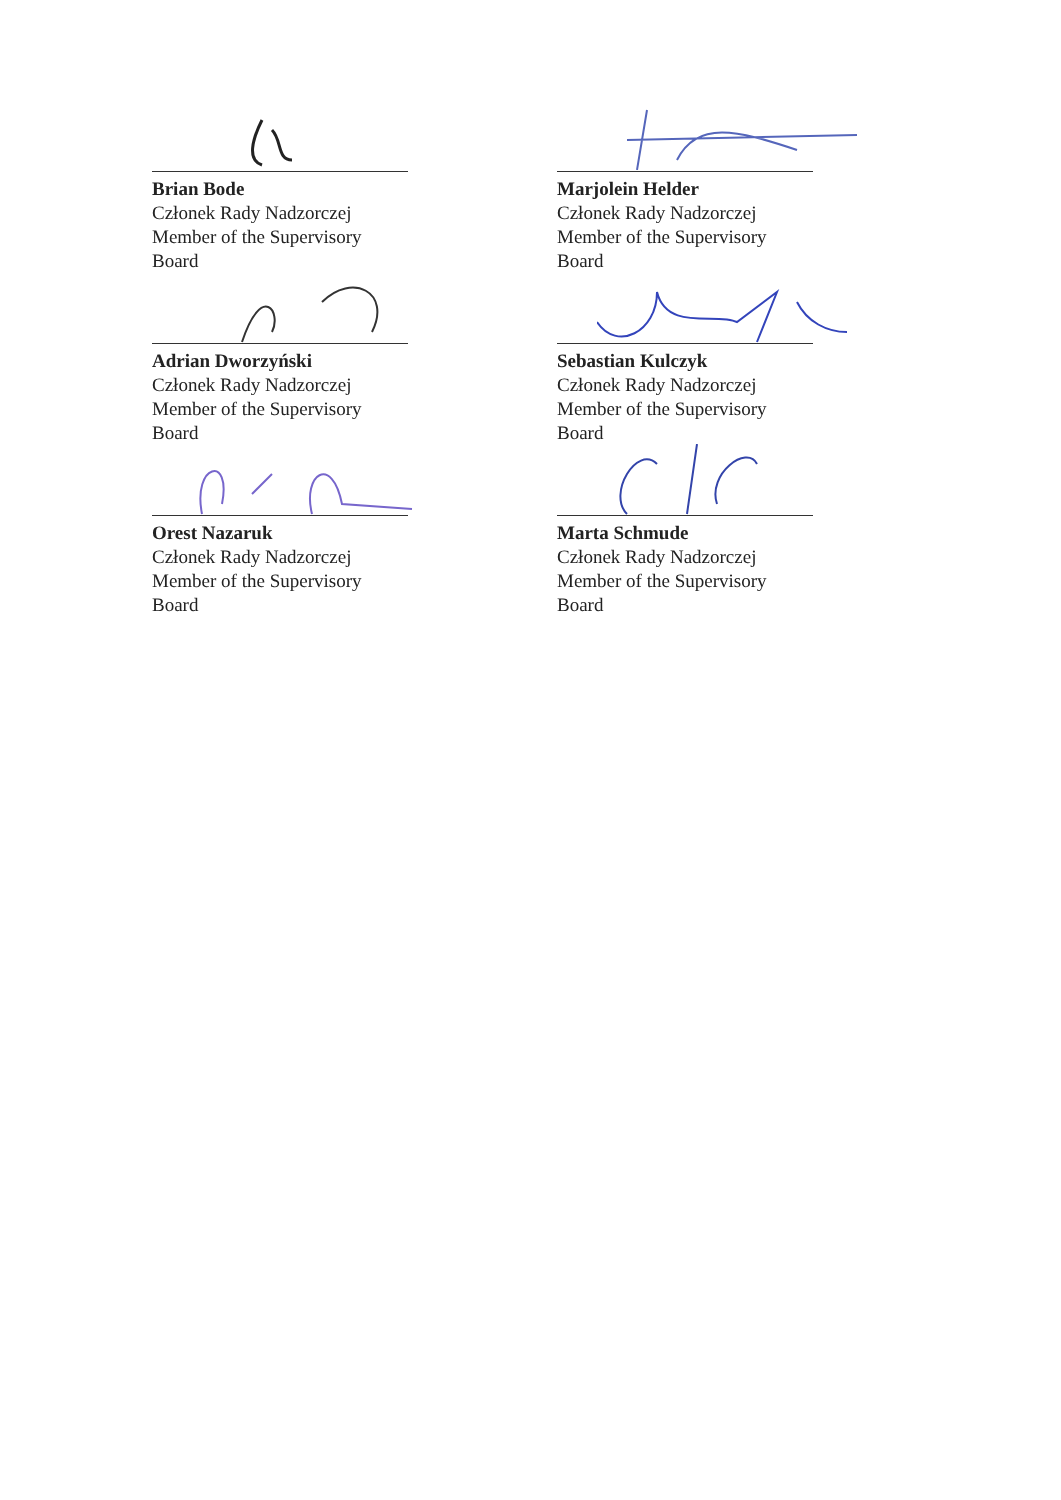Brian Bode
Członek Rady Nadzorczej
Member of the Supervisory Board
Adrian Dworzyński
Członek Rady Nadzorczej
Member of the Supervisory Board
Orest Nazaruk
Członek Rady Nadzorczej
Member of the Supervisory Board
Marjolein Helder
Członek Rady Nadzorczej
Member of the Supervisory Board
Sebastian Kulczyk
Członek Rady Nadzorczej
Member of the Supervisory Board
Marta Schmude
Członek Rady Nadzorczej
Member of the Supervisory Board